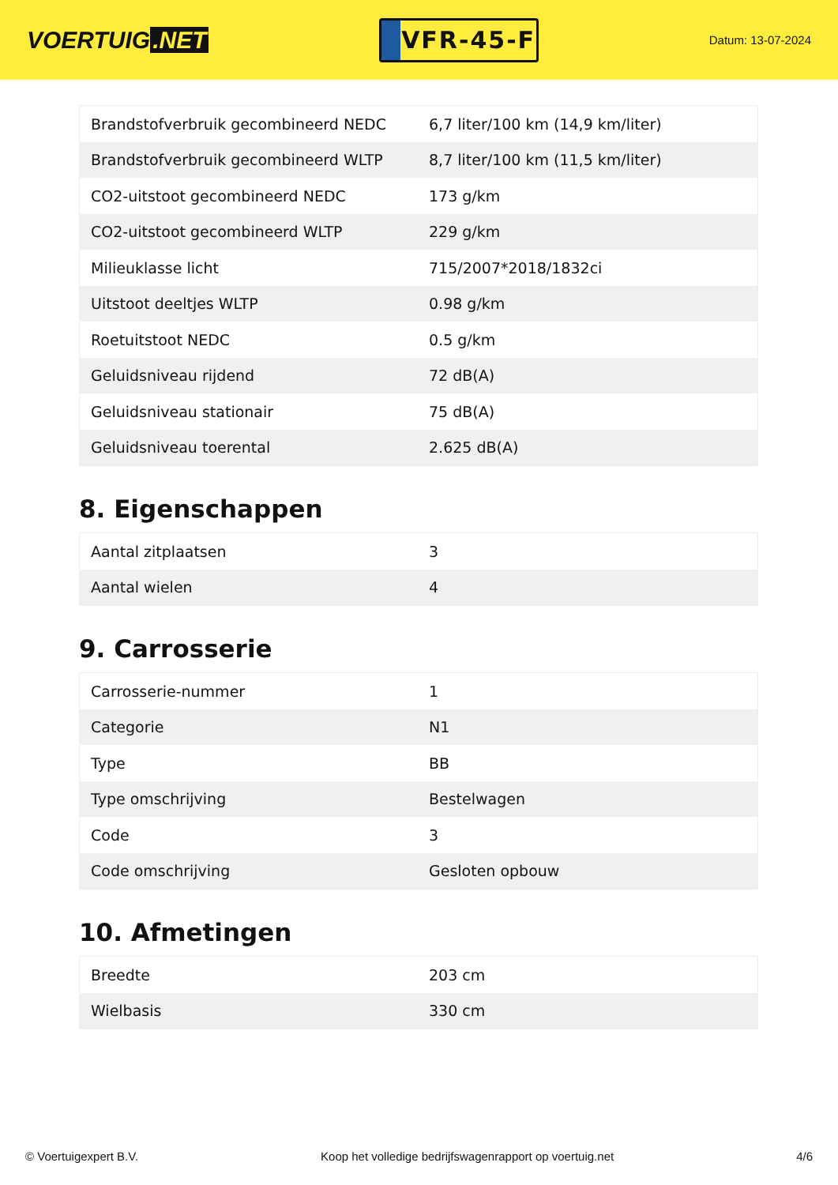VOERTUIG.NET
VFR-45-F
Datum: 13-07-2024
| Brandstofverbruik gecombineerd NEDC | 6,7 liter/100 km (14,9 km/liter) |
| Brandstofverbruik gecombineerd WLTP | 8,7 liter/100 km (11,5 km/liter) |
| CO2-uitstoot gecombineerd NEDC | 173 g/km |
| CO2-uitstoot gecombineerd WLTP | 229 g/km |
| Milieuklasse licht | 715/2007*2018/1832ci |
| Uitstoot deeltjes WLTP | 0.98 g/km |
| Roetuitstoot NEDC | 0.5 g/km |
| Geluidsniveau rijdend | 72 dB(A) |
| Geluidsniveau stationair | 75 dB(A) |
| Geluidsniveau toerental | 2.625 dB(A) |
8. Eigenschappen
| Aantal zitplaatsen | 3 |
| Aantal wielen | 4 |
9. Carrosserie
| Carrosserie-nummer | 1 |
| Categorie | N1 |
| Type | BB |
| Type omschrijving | Bestelwagen |
| Code | 3 |
| Code omschrijving | Gesloten opbouw |
10. Afmetingen
| Breedte | 203 cm |
| Wielbasis | 330 cm |
© Voertuigexpert B.V. Koop het volledige bedrijfswagenrapport op voertuig.net 4/6